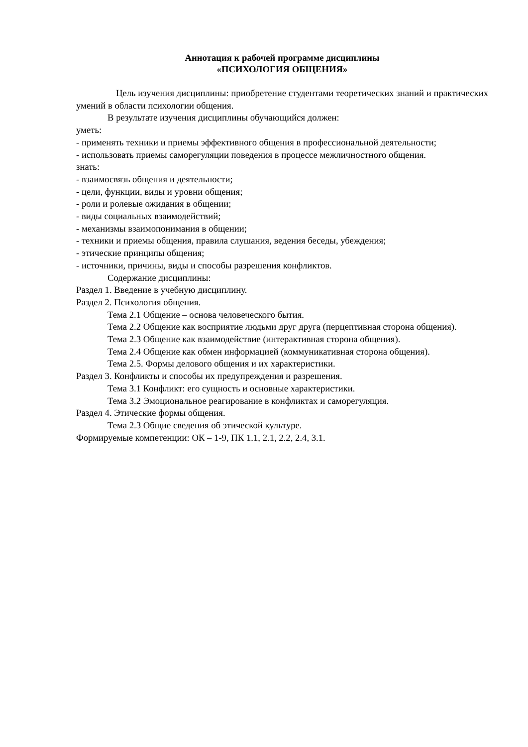Аннотация к рабочей программе дисциплины
«ПСИХОЛОГИЯ ОБЩЕНИЯ»
Цель изучения дисциплины: приобретение студентами теоретических знаний и практических умений в области психологии общения.
В результате изучения дисциплины обучающийся должен:
уметь:
- применять техники и приемы эффективного общения в профессиональной деятельности;
- использовать приемы саморегуляции поведения в процессе межличностного общения.
знать:
- взаимосвязь общения и деятельности;
- цели, функции, виды и уровни общения;
- роли и ролевые ожидания в общении;
- виды социальных взаимодействий;
- механизмы взаимопонимания в общении;
- техники и приемы общения, правила слушания, ведения беседы, убеждения;
- этические принципы общения;
- источники, причины, виды и способы разрешения конфликтов.
Содержание дисциплины:
Раздел 1. Введение в учебную дисциплину.
Раздел 2. Психология общения.
Тема 2.1 Общение – основа человеческого бытия.
Тема 2.2 Общение как восприятие людьми друг друга (перцептивная сторона общения).
Тема 2.3 Общение как взаимодействие (интерактивная сторона общения).
Тема 2.4 Общение как обмен информацией (коммуникативная сторона общения).
Тема 2.5. Формы делового общения и их характеристики.
Раздел 3. Конфликты и способы их предупреждения и разрешения.
Тема 3.1 Конфликт: его сущность и основные характеристики.
Тема 3.2 Эмоциональное реагирование в конфликтах и саморегуляция.
Раздел 4. Этические формы общения.
Тема 2.3 Общие сведения об этической культуре.
Формируемые компетенции: ОК – 1-9, ПК 1.1, 2.1, 2.2, 2.4, 3.1.